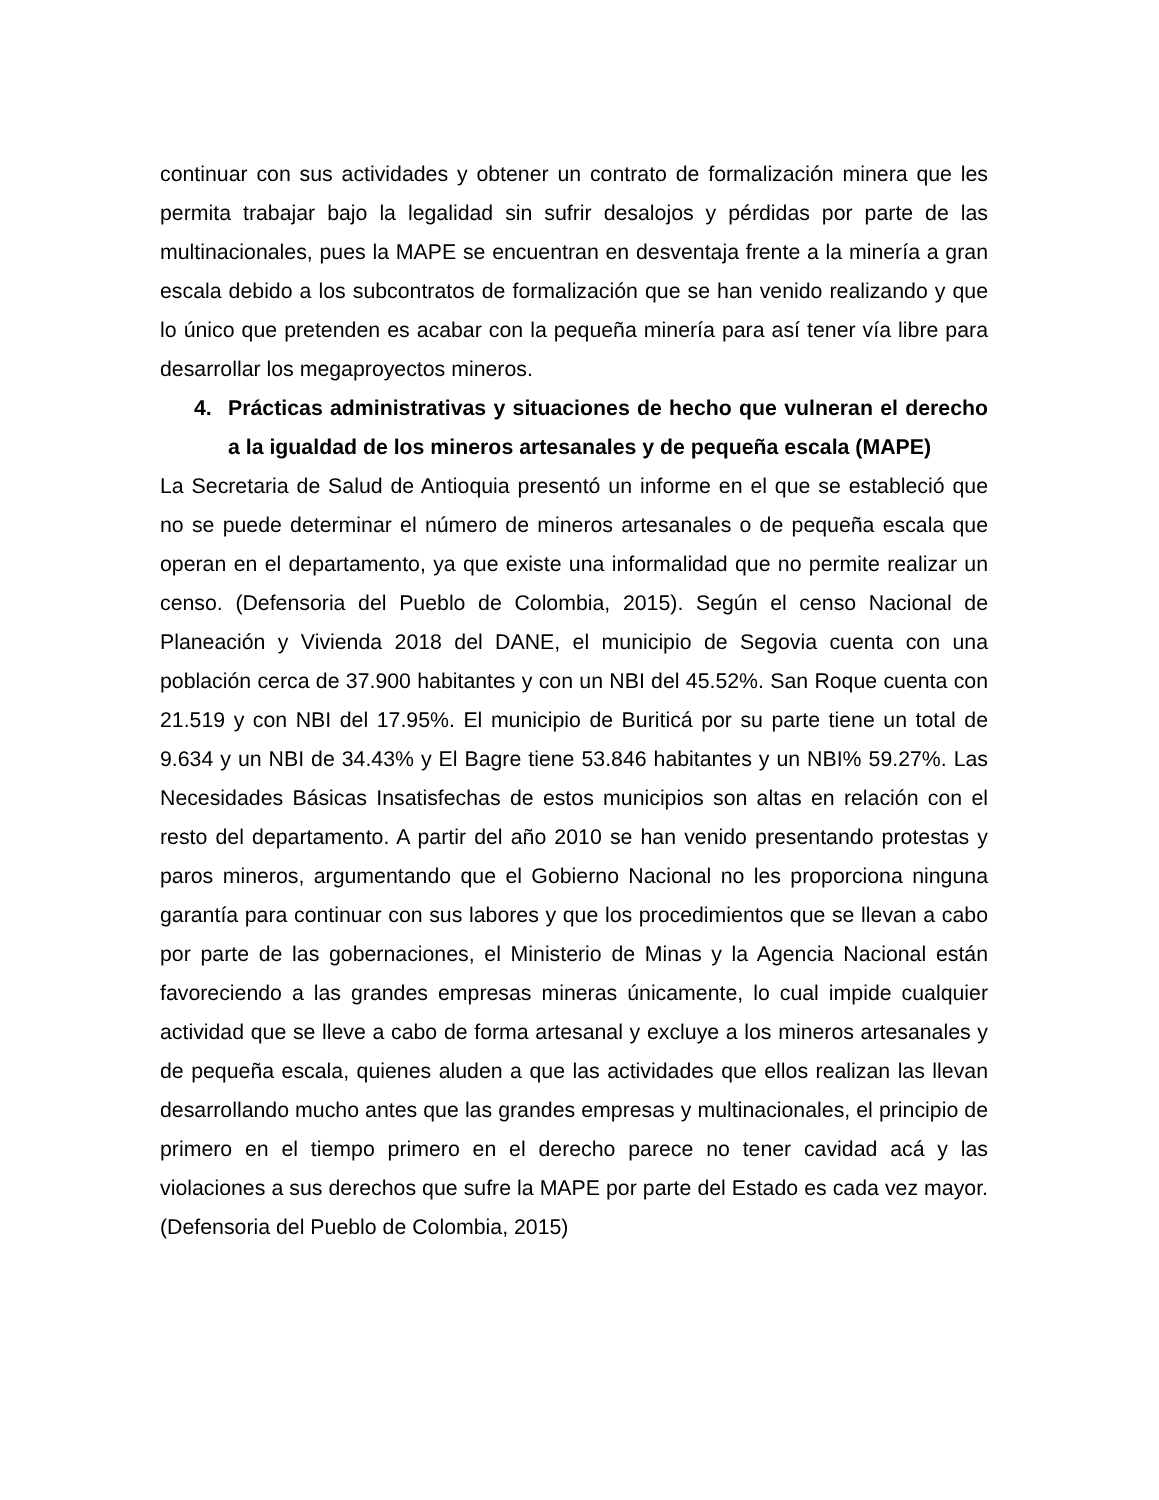continuar con sus actividades y obtener un contrato de formalización minera que les permita trabajar bajo la legalidad sin sufrir desalojos y pérdidas por parte de las multinacionales, pues la MAPE se encuentran en desventaja frente a la minería a gran escala debido a los subcontratos de formalización que se han venido realizando y que lo único que pretenden es acabar con la pequeña minería para así tener vía libre para desarrollar los megaproyectos mineros.
4. Prácticas administrativas y situaciones de hecho que vulneran el derecho a la igualdad de los mineros artesanales y de pequeña escala (MAPE)
La Secretaria de Salud de Antioquia presentó un informe en el que se estableció que no se puede determinar el número de mineros artesanales o de pequeña escala que operan en el departamento, ya que existe una informalidad que no permite realizar un censo. (Defensoria del Pueblo de Colombia, 2015). Según el censo Nacional de Planeación y Vivienda 2018 del DANE, el municipio de Segovia cuenta con una población cerca de 37.900 habitantes y con un NBI del 45.52%. San Roque cuenta con 21.519 y con NBI del 17.95%. El municipio de Buriticá por su parte tiene un total de 9.634 y un NBI de 34.43% y El Bagre tiene 53.846 habitantes y un NBI% 59.27%. Las Necesidades Básicas Insatisfechas de estos municipios son altas en relación con el resto del departamento. A partir del año 2010 se han venido presentando protestas y paros mineros, argumentando que el Gobierno Nacional no les proporciona ninguna garantía para continuar con sus labores y que los procedimientos que se llevan a cabo por parte de las gobernaciones, el Ministerio de Minas y la Agencia Nacional están favoreciendo a las grandes empresas mineras únicamente, lo cual impide cualquier actividad que se lleve a cabo de forma artesanal y excluye a los mineros artesanales y de pequeña escala, quienes aluden a que las actividades que ellos realizan las llevan desarrollando mucho antes que las grandes empresas y multinacionales, el principio de primero en el tiempo primero en el derecho parece no tener cavidad acá y las violaciones a sus derechos que sufre la MAPE por parte del Estado es cada vez mayor. (Defensoria del Pueblo de Colombia, 2015)